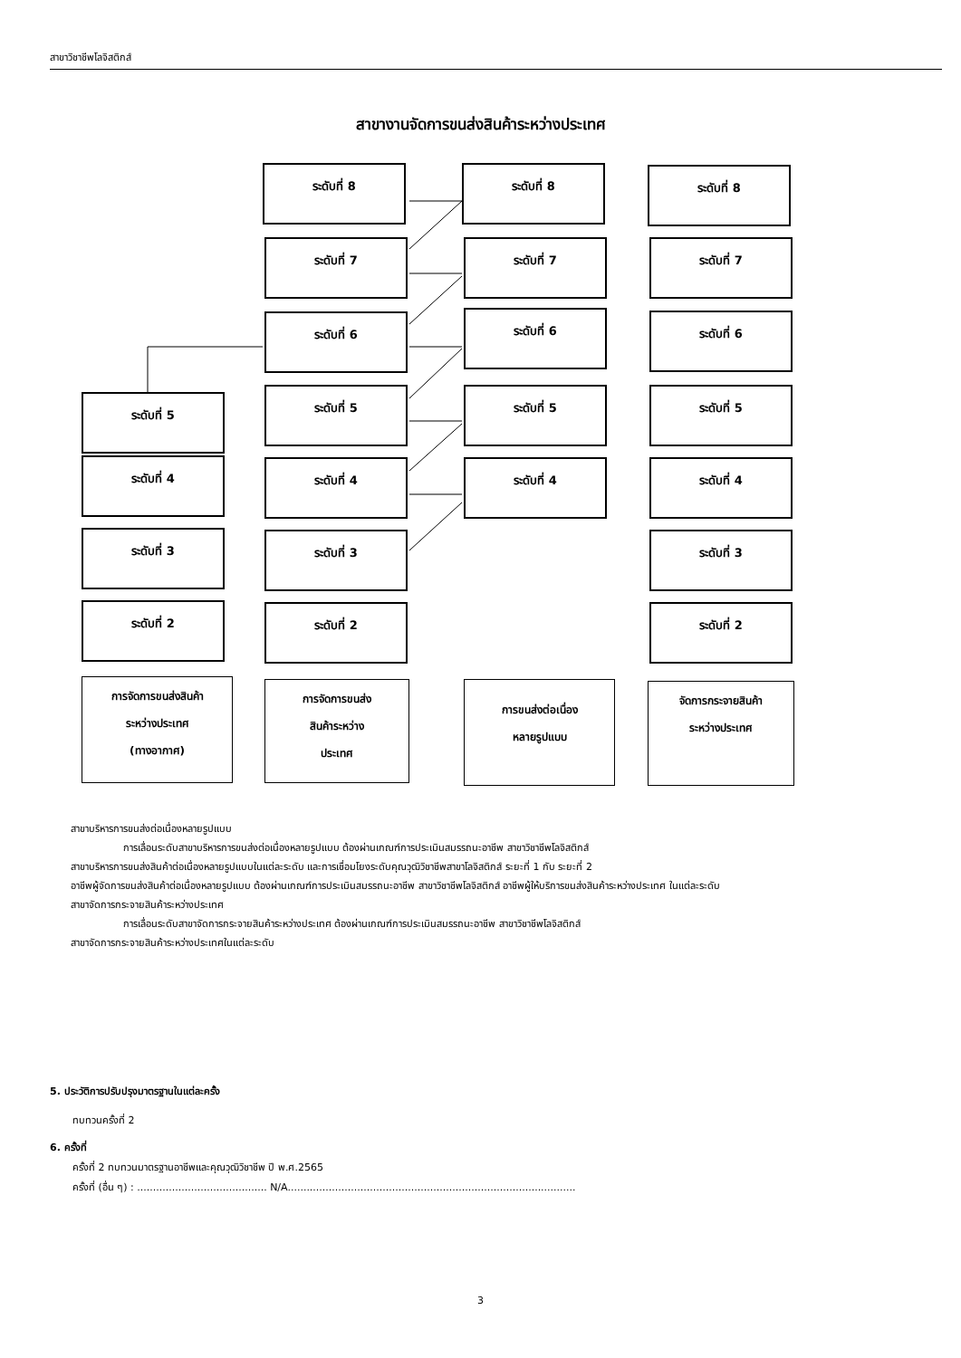สาขาวิชาชีพโลจิสติกส์
สาขางานจัดการขนส่งสินค้าระหว่างประเทศ
ระดับที่ 8
ระดับที่ 7
ระดับที่ 6
ระดับที่ 5
ระดับที่ 4
ระดับที่ 3
ระดับที่ 2
ระดับที่ 5
ระดับที่ 4
ระดับที่ 3
ระดับที่ 2
ระดับที่ 8
ระดับที่ 7
ระดับที่ 6
ระดับที่ 5
ระดับที่ 4
ระดับที่ 8
ระดับที่ 7
ระดับที่ 6
ระดับที่ 5
ระดับที่ 4
ระดับที่ 3
ระดับที่ 2
การจัดการขนส่งสินค้า
ระหว่างประเทศ
(ทางอากาศ)
การจัดการขนส่ง
สินค้าระหว่าง
ประเทศ
การขนส่งต่อเนื่อง
หลายรูปแบบ
จัดการกระจายสินค้า
ระหว่างประเทศ
สาขาบริหารการขนส่งต่อเนื่องหลายรูปแบบ
การเลื่อนระดับสาขาบริหารการขนส่งต่อเนื่องหลายรูปแบบ ต้องผ่านเกณฑ์การประเมินสมรรถนะอาชีพ สาขาวิชาชีพโลจิสติกส์
สาขาบริหารการขนส่งสินค้าต่อเนื่องหลายรูปแบบในแต่ละระดับ และการเชื่อมโยงระดับคุณวุฒิวิชาชีพสาขาโลจิสติกส์ ระยะที่ 1 กับ ระยะที่ 2
อาชีพผู้จัดการขนส่งสินค้าต่อเนื่องหลายรูปแบบ ต้องผ่านเกณฑ์การประเมินสมรรถนะอาชีพ สาขาวิชาชีพโลจิสติกส์ อาชีพผู้ให้บริการขนส่งสินค้าระหว่างประเทศ ในแต่ละระดับ
สาขาจัดการกระจายสินค้าระหว่างประเทศ
การเลื่อนระดับสาขาจัดการกระจายสินค้าระหว่างประเทศ ต้องผ่านเกณฑ์การประเมินสมรรถนะอาชีพ สาขาวิชาชีพโลจิสติกส์
สาขาจัดการกระจายสินค้าระหว่างประเทศในแต่ละระดับ
5. ประวัติการปรับปรุงมาตรฐานในแต่ละครั้ง
ทบทวนครั้งที่ 2
6. ครั้งที่
ครั้งที่ 2 ทบทวนมาตรฐานอาชีพและคุณวุฒิวิชาชีพ ปี พ.ศ.2565
ครั้งที่ (อื่น ๆ) : ......................................... N/A...........................................................................................
3